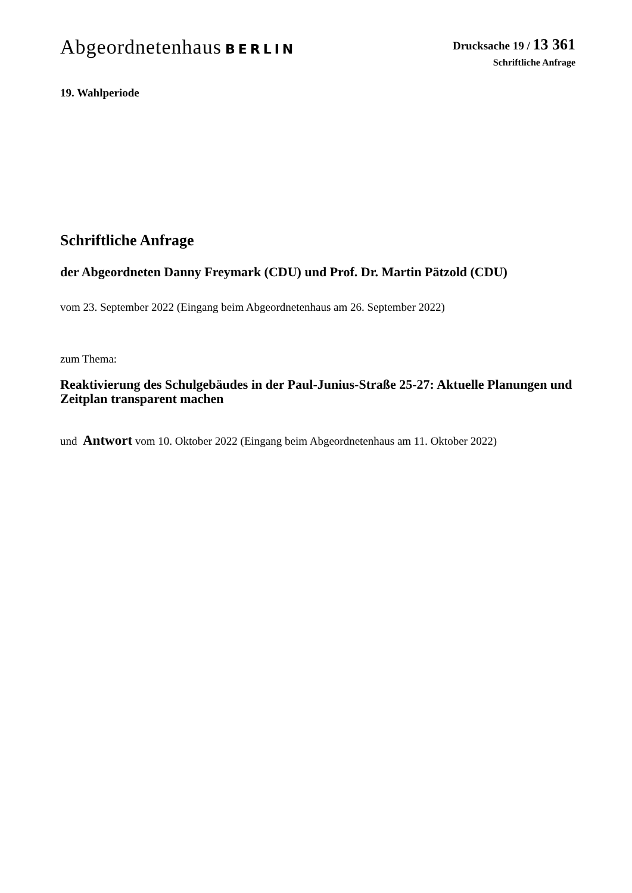Abgeordnetenhaus BERLIN
Drucksache 19 / 13 361
Schriftliche Anfrage
19. Wahlperiode
Schriftliche Anfrage
der Abgeordneten Danny Freymark (CDU) und Prof. Dr. Martin Pätzold (CDU)
vom 23. September 2022 (Eingang beim Abgeordnetenhaus am 26. September 2022)
zum Thema:
Reaktivierung des Schulgebäudes in der Paul-Junius-Straße 25-27: Aktuelle Planungen und Zeitplan transparent machen
und Antwort vom 10. Oktober 2022 (Eingang beim Abgeordnetenhaus am 11. Oktober 2022)